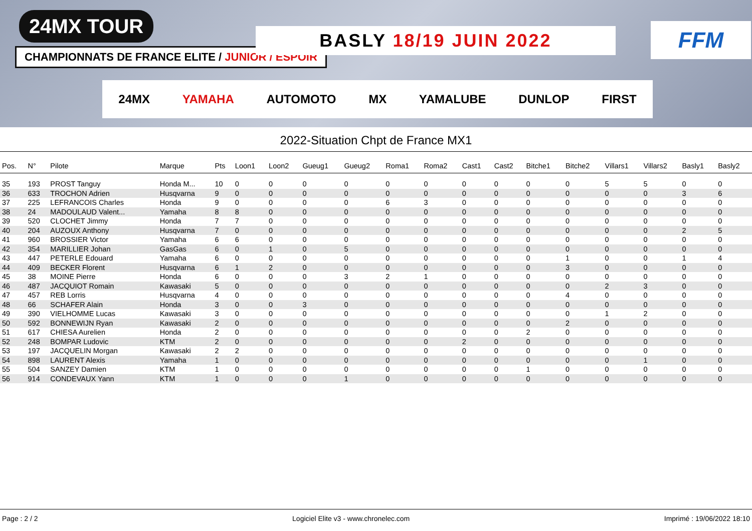24MX TOUR
CHAMPIONNATS DE FRANCE ELITE / JUNIOR / ESPOIR
BASLY 18/19 JUIN 2022 FFM
24MX YAMAHA AUTOMOTO MX YAMALUBE DUNLOP FIRST
2022-Situation Chpt de France MX1
| Pos. | N° | Pilote | Marque | Pts | Loon1 | Loon2 | Gueug1 | Gueug2 | Roma1 | Roma2 | Cast1 | Cast2 | Bitche1 | Bitche2 | Villars1 | Villars2 | Basly1 | Basly2 |
| --- | --- | --- | --- | --- | --- | --- | --- | --- | --- | --- | --- | --- | --- | --- | --- | --- | --- | --- |
| 35 | 193 | PROST Tanguy | Honda M... | 10 | 0 | 0 | 0 | 0 | 0 | 0 | 0 | 0 | 0 | 0 | 5 | 5 | 0 | 0 |
| 36 | 633 | TROCHON Adrien | Husqvarna | 9 | 0 | 0 | 0 | 0 | 0 | 0 | 0 | 0 | 0 | 0 | 0 | 0 | 3 | 6 |
| 37 | 225 | LEFRANCOIS Charles | Honda | 9 | 0 | 0 | 0 | 0 | 6 | 3 | 0 | 0 | 0 | 0 | 0 | 0 | 0 | 0 |
| 38 | 24 | MADOULAUD Valent... | Yamaha | 8 | 8 | 0 | 0 | 0 | 0 | 0 | 0 | 0 | 0 | 0 | 0 | 0 | 0 | 0 |
| 39 | 520 | CLOCHET Jimmy | Honda | 7 | 7 | 0 | 0 | 0 | 0 | 0 | 0 | 0 | 0 | 0 | 0 | 0 | 0 | 0 |
| 40 | 204 | AUZOUX Anthony | Husqvarna | 7 | 0 | 0 | 0 | 0 | 0 | 0 | 0 | 0 | 0 | 0 | 0 | 0 | 2 | 5 |
| 41 | 960 | BROSSIER Victor | Yamaha | 6 | 6 | 0 | 0 | 0 | 0 | 0 | 0 | 0 | 0 | 0 | 0 | 0 | 0 | 0 |
| 42 | 354 | MARILLIER Johan | GasGas | 6 | 0 | 1 | 0 | 5 | 0 | 0 | 0 | 0 | 0 | 0 | 0 | 0 | 0 | 0 |
| 43 | 447 | PETERLE Edouard | Yamaha | 6 | 0 | 0 | 0 | 0 | 0 | 0 | 0 | 0 | 0 | 1 | 0 | 0 | 1 | 4 |
| 44 | 409 | BECKER Florent | Husqvarna | 6 | 1 | 2 | 0 | 0 | 0 | 0 | 0 | 0 | 0 | 3 | 0 | 0 | 0 | 0 |
| 45 | 38 | MOINE Pierre | Honda | 6 | 0 | 0 | 0 | 3 | 2 | 1 | 0 | 0 | 0 | 0 | 0 | 0 | 0 | 0 |
| 46 | 487 | JACQUIOT Romain | Kawasaki | 5 | 0 | 0 | 0 | 0 | 0 | 0 | 0 | 0 | 0 | 0 | 2 | 3 | 0 | 0 |
| 47 | 457 | REB Lorris | Husqvarna | 4 | 0 | 0 | 0 | 0 | 0 | 0 | 0 | 0 | 0 | 4 | 0 | 0 | 0 | 0 |
| 48 | 66 | SCHAFER Alain | Honda | 3 | 0 | 0 | 3 | 0 | 0 | 0 | 0 | 0 | 0 | 0 | 0 | 0 | 0 | 0 |
| 49 | 390 | VIELHOMME Lucas | Kawasaki | 3 | 0 | 0 | 0 | 0 | 0 | 0 | 0 | 0 | 0 | 0 | 1 | 2 | 0 | 0 |
| 50 | 592 | BONNEWIJN Ryan | Kawasaki | 2 | 0 | 0 | 0 | 0 | 0 | 0 | 0 | 0 | 0 | 2 | 0 | 0 | 0 | 0 |
| 51 | 617 | CHIESA Aurelien | Honda | 2 | 0 | 0 | 0 | 0 | 0 | 0 | 0 | 0 | 2 | 0 | 0 | 0 | 0 | 0 |
| 52 | 248 | BOMPAR Ludovic | KTM | 2 | 0 | 0 | 0 | 0 | 0 | 0 | 2 | 0 | 0 | 0 | 0 | 0 | 0 | 0 |
| 53 | 197 | JACQUELIN Morgan | Kawasaki | 2 | 2 | 0 | 0 | 0 | 0 | 0 | 0 | 0 | 0 | 0 | 0 | 0 | 0 | 0 |
| 54 | 898 | LAURENT Alexis | Yamaha | 1 | 0 | 0 | 0 | 0 | 0 | 0 | 0 | 0 | 0 | 0 | 0 | 1 | 0 | 0 |
| 55 | 504 | SANZEY Damien | KTM | 1 | 0 | 0 | 0 | 0 | 0 | 0 | 0 | 0 | 1 | 0 | 0 | 0 | 0 | 0 |
| 56 | 914 | CONDEVAUX Yann | KTM | 1 | 0 | 0 | 0 | 1 | 0 | 0 | 0 | 0 | 0 | 0 | 0 | 0 | 0 | 0 |
Page : 2 / 2 Logiciel Elite v3 - www.chronelec.com Imprimé : 19/06/2022 18:10